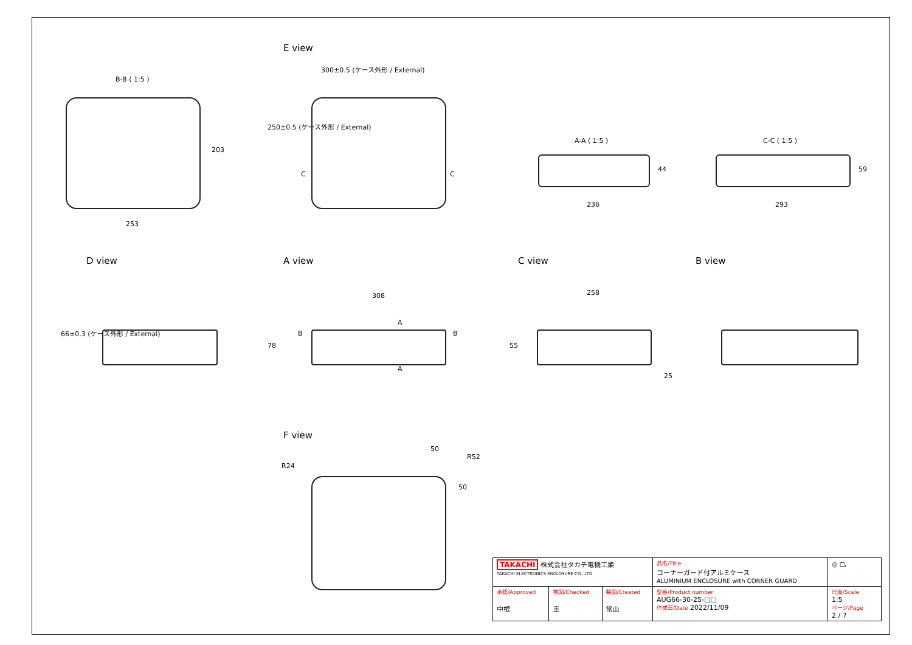E view
B-B ( 1:5 )
300±0.5 (ケース外形 / External)
250±0.5 (ケース外形 / External)
203
253
C C
A-A ( 1:5 ) C-C ( 1:5 )
44 59
236 293
D view A view C view B view
66±0.3 (ケース外形 / External)
308
78
B B
A
A
258
55
25
F view
50
R52
R24
50
| TAKACHI 株式会社タカチ電機工業 TAKACHI ELECTRONICS ENCLOSURE CO., LTD. | | | 品名/Title コーナーガード付アルミケース ALUMINIUM ENCLOSURE with CORNER GUARD | ◎ ⏢ |
| 承認/Approved 中根 | 検図/Checked 王 | 製図/Created 常山 | 型番/Product number AUG66-30-25-□□ 作成日/Date 2022/11/09 | 尺度/Scale 1:5 ページ/Page 2 / 7 |